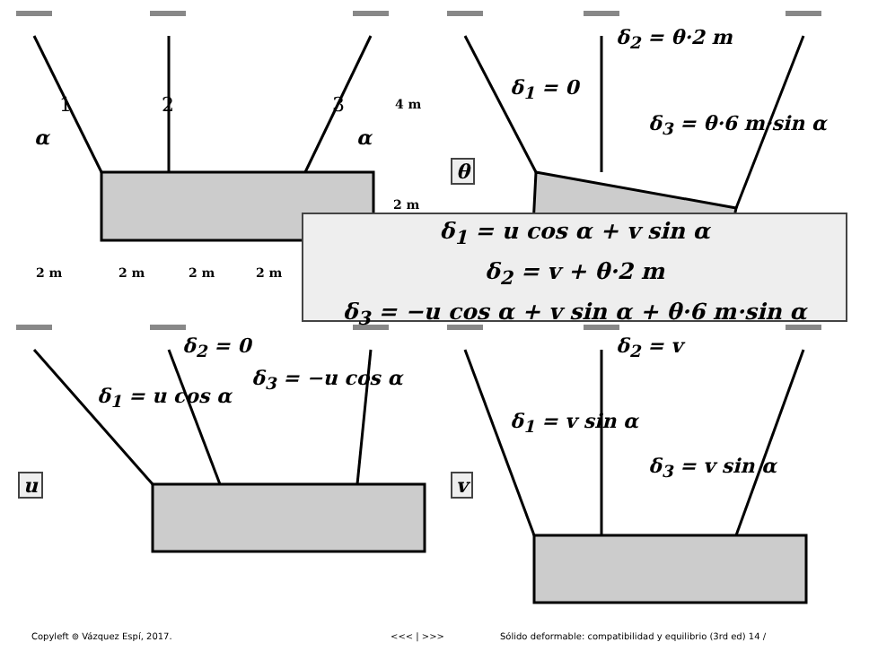α α
1 2 3 4 m
2 m
2 m 2 m 2 m 2 m
δ<sub>2</sub> = θ·2 m
δ<sub>1</sub> = 0
δ<sub>3</sub> = θ·6 m·sin α
θ
δ<sub>1</sub> = u cos α + v sin α
δ<sub>2</sub> = v + θ·2 m
δ<sub>3</sub> = −u cos α + v sin α + θ·6 m·sin α
δ<sub>2</sub> = 0
δ<sub>3</sub> = −u cos α
δ<sub>1</sub> = u cos α
u
δ<sub>2</sub> = v
δ<sub>1</sub> = v sin α
δ<sub>3</sub> = v sin α
v
Copyleft ⊚ Vázquez Espí, 2017. <<< | >>> Sólido deformable: compatibilidad y equilibrio (3rd ed) 14 /